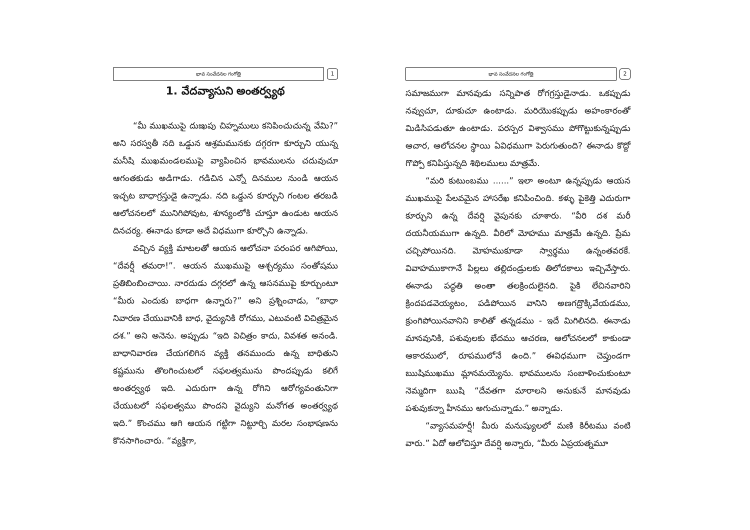భావ సంవేదనల గంగోత్రి
1
1. వేదవ్యాసుని అంతర్వ్యథ
“మీ ముఖముపై దుఃఖపు చిహ్నములు కనిపించుచున్న వేమి?” అని సరస్వతీ నది ఒడ్డున ఆశ్రమమునకు దగ్గరగా కూర్చుని యున్న మనీషి ముఖమండలముపై వ్యాపించిన భావములను చదువుచూ ఆగంతకుడు అడిగాడు. గడిచిన ఎన్నో దినముల నుండి ఆయన ఇచ్చట బాధాగ్రస్తుడై ఉన్నాడు. నది ఒడ్డున కూర్చుని గంటల తరబడి ఆలోచనలలో మునిగిపోవుట, శూన్యంలోకి చూస్తూ ఉండుట ఆయన దినచర్య. ఈనాడు కూడా అదే విధముగా కూర్చొని ఉన్నాడు.
వచ్చిన వ్యక్తి మాటలతో ఆయన ఆలోచనా పరంపర ఆగిపోయి, “దేవర్షీ తమరా!”. ఆయన ముఖముపై ఆశ్చర్యము సంతోషము ప్రతిబింబించాయి. నారదుడు దగ్గరలో ఉన్న ఆసనముపై కూర్చుంటూ “మీరు ఎందుకు బాధగా ఉన్నారు?” అని ప్రశ్నించాడు, “బాధా నివారణ చేయువానికి బాధ, వైద్యునికి రోగము, ఎటువంటి విచిత్రమైన దశ.” అని అనెను. అప్పుడు “ఇది విచిత్రం కాదు, వివశత అనండి. బాధానివారణ చేయగలిగిన వ్యక్తి తనముందు ఉన్న బాధితుని కష్టమును తొలగించుటలో సఫలత్వమును పొందప్పుడు కలిగే అంతర్వ్యథ ఇది. ఎదురుగా ఉన్న రోగిని ఆరోగ్యవంతునిగా చేయుటలో సఫలత్వము పొందని వైద్యుని మనోగత అంతర్వ్యథ ఇది.” కొంచము ఆగి ఆయన గట్టిగా నిట్టూర్చి మరల సంభాషణను కొనసాగించారు. “వ్యక్తిగా,
భావ సంవేదనల గంగోత్రి
2
సమాజముగా మానవుడు సన్నిపాత రోగగ్రస్తుడైనాడు. ఒకప్పుడు నవ్వుచూ, దూకుచూ ఉంటాడు. మరియొకప్పుడు అహంకారంతో మిడిసిపడుతూ ఉంటాడు. పరస్పర విశ్వాసము పోగొట్టుకున్నప్పుడు ఆచార, ఆలోచనల స్థాయి ఏవిధముగా పెరుగుతుంది? ఈనాడు కొద్దో గొప్పో కనిపిస్తున్నది శిథిలములు మాత్రమే.
“మరి కుటుంబము ......” ఇలా అంటూ ఉన్నప్పుడు ఆయన ముఖముపై పేలవమైన హాసరేఖ కనిపించింది. కళ్ళు పైకెత్తి ఎదురుగా కూర్చుని ఉన్న దేవర్షి వైపునకు చూశారు. “వీరి దశ మరీ దయనీయముగా ఉన్నది. వీరిలో మోహము మాత్రమే ఉన్నది. ప్రేమ చచ్చిపోయినది. మోహముకూడా స్వార్థము ఉన్నంతవరకే. వివాహముకాగానే పిల్లలు తల్లిదండ్రులకు తిలోదకాలు ఇచ్చివేస్తారు. ఈనాడు పద్ధతి అంతా తలక్రిందులైనది. పైకి లేచినవారిని క్రిందపడవెయ్యటం, పడిపోయిన వానిని అణగద్రొక్కివేయడము, క్రుంగిపోయినవానిని కాలితో తన్నడము - ఇదే మిగిలినది. ఈనాడు మానవునికి, పశువులకు భేదము ఆచరణ, ఆలోచనలలో కాకుండా ఆకారములో, రూపములోనే ఉంది.” ఈవిధముగా చెప్తుండగా ఋషిముఖము మ్లానమయ్యెను. భావములను సంబాళించుకుంటూ నెమ్మదిగా ఋషి “దేవతగా మారాలని అనుకునే మానవుడు పశువుకన్నా హీనము అగుచున్నాడు.” అన్నాడు.
“వ్యాసమహర్షీ! మీరు మనుష్యులలో మణి కిరీటము వంటి వారు.” ఏదో ఆలోచిస్తూ దేవర్షి అన్నారు, “మీరు ఏప్రయత్నమూ